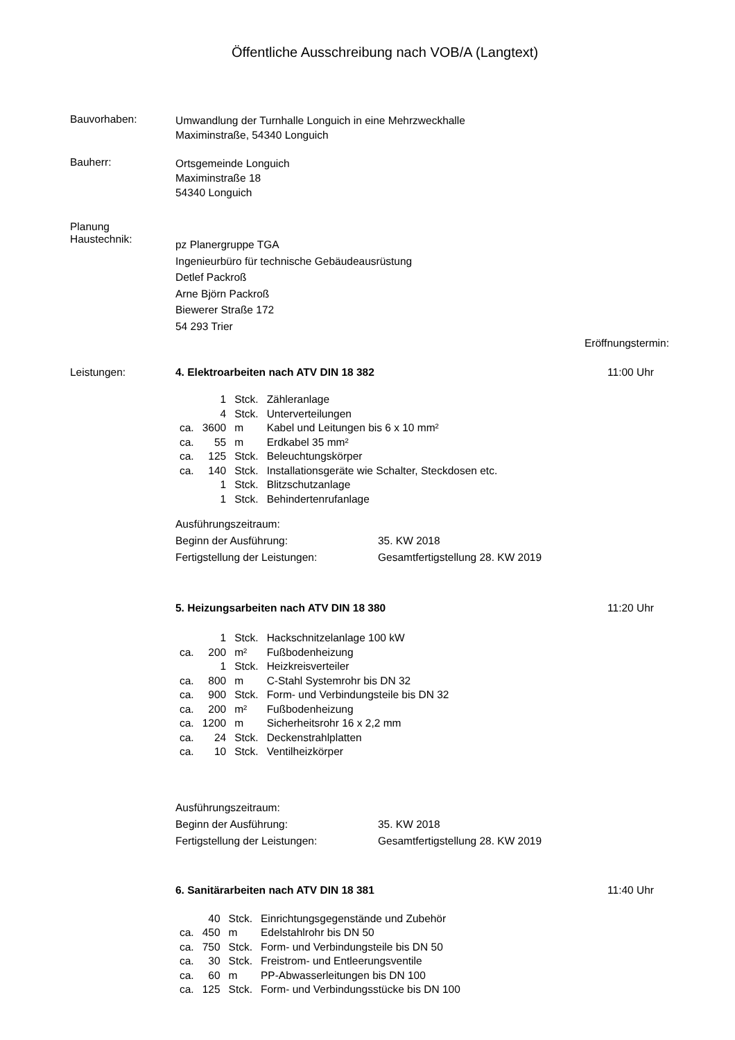Öffentliche Ausschreibung nach VOB/A (Langtext)
Bauvorhaben:
Umwandlung der Turnhalle Longuich in eine Mehrzweckhalle
Maximinstraße, 54340 Longuich
Bauherr:
Ortsgemeinde Longuich
Maximinstraße 18
54340 Longuich
Planung
Haustechnik:
pz Planergruppe TGA
Ingenieurbüro für technische Gebäudeausrüstung
Detlef Packroß
Arne Björn Packroß
Biewerer Straße 172
54 293 Trier
Eröffnungstermin:
Leistungen: 4. Elektroarbeiten nach ATV DIN 18 382 11:00 Uhr
| | 1 | Stck. | Zähleranlage |
| | 4 | Stck. | Unterverteilungen |
| ca. | 3600 | m | Kabel und Leitungen bis 6 x 10 mm² |
| ca. | 55 | m | Erdkabel 35 mm² |
| ca. | 125 | Stck. | Beleuchtungskörper |
| ca. | 140 | Stck. | Installationsgeräte wie Schalter, Steckdosen etc. |
| | 1 | Stck. | Blitzschutzanlage |
| | 1 | Stck. | Behindertenrufanlage |
| Ausführungszeitraum: | |
| Beginn der Ausführung: | 35. KW 2018 |
| Fertigstellung der Leistungen: | Gesamtfertigstellung 28. KW 2019 |
5. Heizungsarbeiten nach ATV DIN 18 380 11:20 Uhr
| | 1 | Stck. | Hackschnitzelanlage 100 kW |
| ca. | 200 | m² | Fußbodenheizung |
| | 1 | Stck. | Heizkreisverteiler |
| ca. | 800 | m | C-Stahl Systemrohr bis DN 32 |
| ca. | 900 | Stck. | Form- und Verbindungsteile bis DN 32 |
| ca. | 200 | m² | Fußbodenheizung |
| ca. | 1200 | m | Sicherheitsrohr 16 x 2,2 mm |
| ca. | 24 | Stck. | Deckenstrahlplatten |
| ca. | 10 | Stck. | Ventilheizkörper |
| Ausführungszeitraum: | |
| Beginn der Ausführung: | 35. KW 2018 |
| Fertigstellung der Leistungen: | Gesamtfertigstellung 28. KW 2019 |
6. Sanitärarbeiten nach ATV DIN 18 381 11:40 Uhr
| | 40 | Stck. | Einrichtungsgegenstände und Zubehör |
| ca. | 450 | m | Edelstahlrohr bis DN 50 |
| ca. | 750 | Stck. | Form- und Verbindungsteile bis DN 50 |
| ca. | 30 | Stck. | Freistrom- und Entleerungsventile |
| ca. | 60 | m | PP-Abwasserleitungen bis DN 100 |
| ca. | 125 | Stck. | Form- und Verbindungsstücke bis DN 100 |